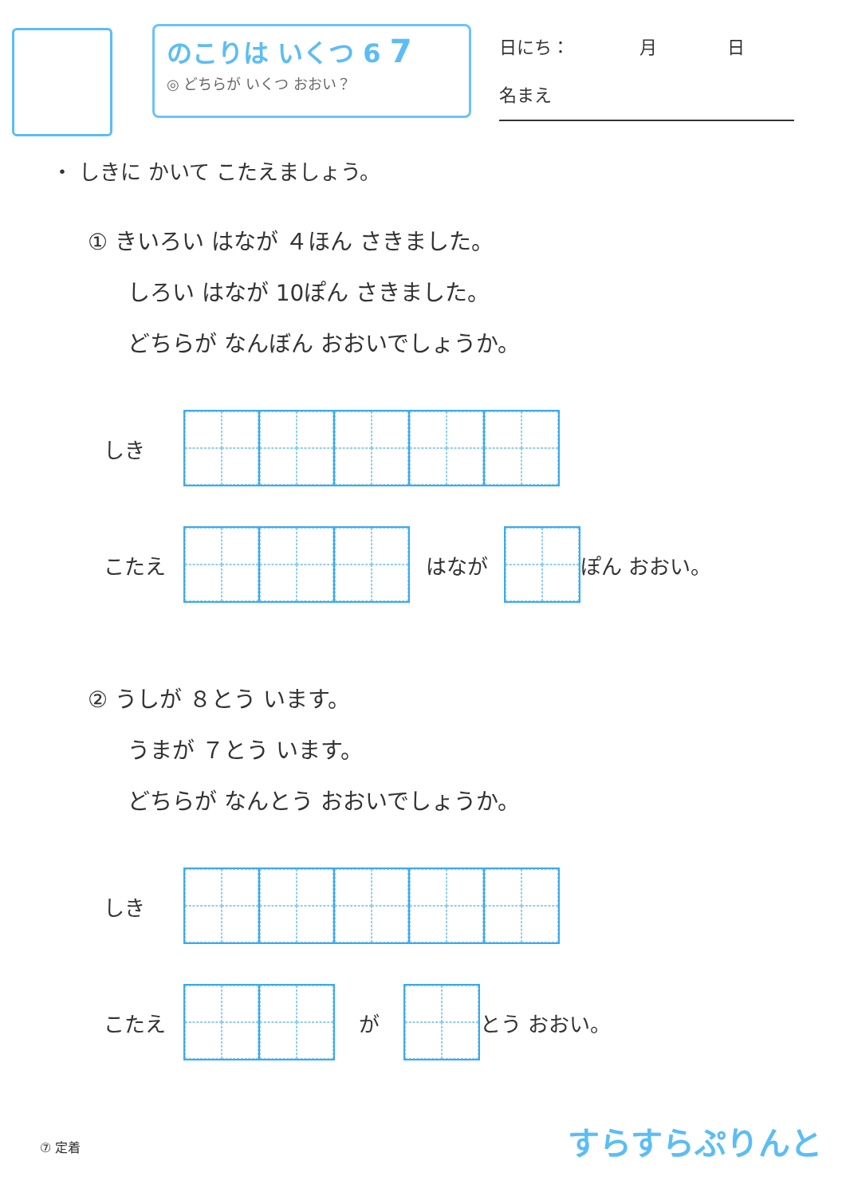のこりは いくつ 6 7
◎ どちらが いくつ おおい？
日にち：　　　　月　　　　日
名まえ
・ しきに かいて こたえましょう。
① きいろい はなが ４ほん さきました。
しろい はなが 10ぽん さきました。
どちらが なんぼん おおいでしょうか。
しき
こたえ はなが ぽん おおい。
② うしが ８とう います。
うまが ７とう います。
どちらが なんとう おおいでしょうか。
しき
こたえ が とう おおい。
⑦ 定着 すらすらぷりんと